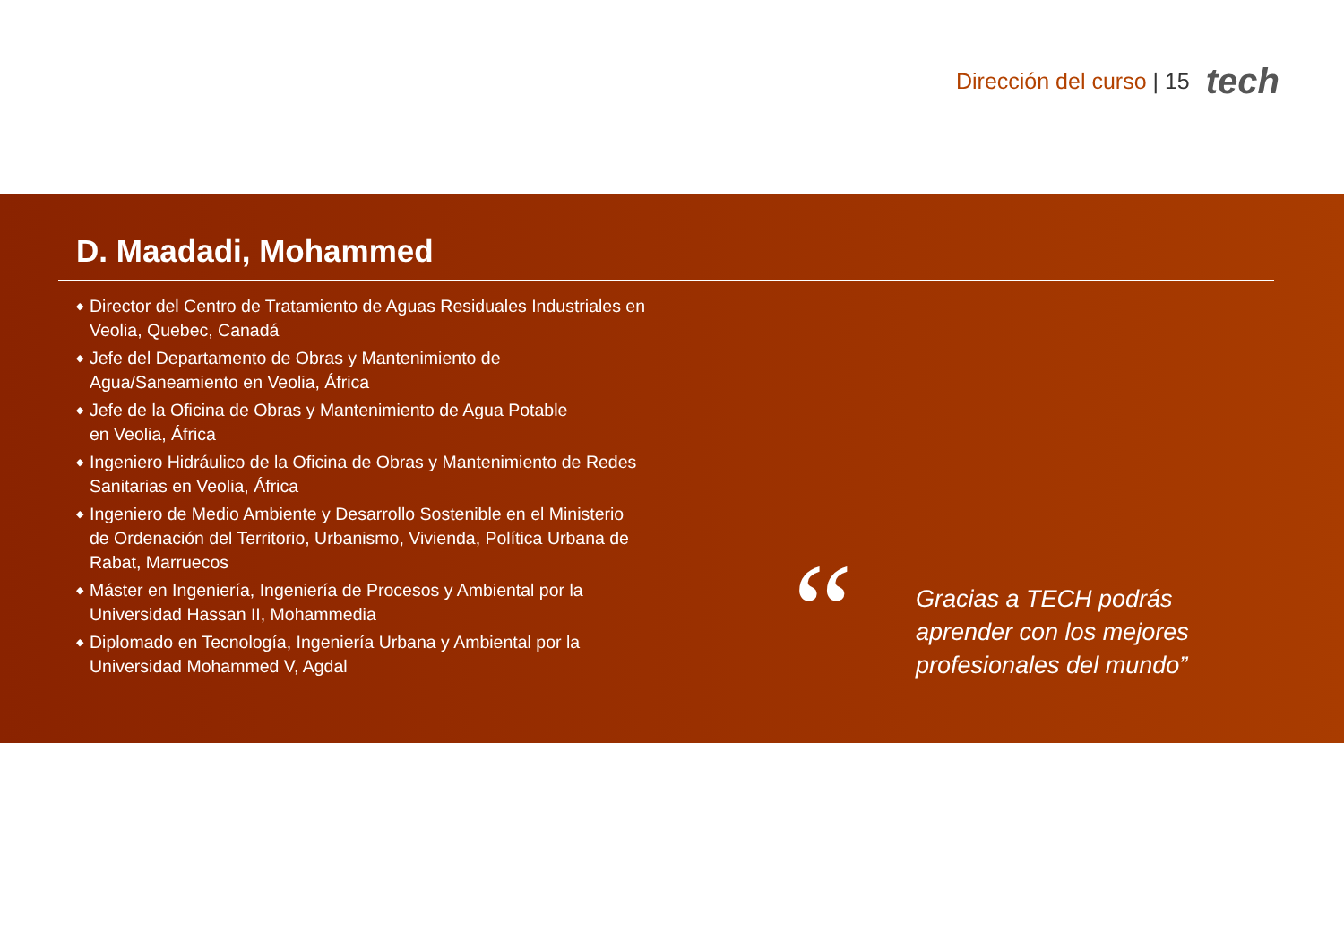Dirección del curso | 15
tech
D. Maadadi, Mohammed
◆ Director del Centro de Tratamiento de Aguas Residuales Industriales en Veolia, Quebec, Canadá
◆ Jefe del Departamento de Obras y Mantenimiento de Agua/Saneamiento en Veolia, África
◆ Jefe de la Oficina de Obras y Mantenimiento de Agua Potable
en Veolia, África
◆ Ingeniero Hidráulico de la Oficina de Obras y Mantenimiento de Redes Sanitarias en Veolia, África
◆ Ingeniero de Medio Ambiente y Desarrollo Sostenible en el Ministerio de Ordenación del Territorio, Urbanismo, Vivienda, Política Urbana de Rabat, Marruecos
◆ Máster en Ingeniería, Ingeniería de Procesos y Ambiental por la Universidad Hassan II, Mohammedia
◆ Diplomado en Tecnología, Ingeniería Urbana y Ambiental por la Universidad Mohammed V, Agdal
“
Gracias a TECH podrás
aprender con los mejores
profesionales del mundo”